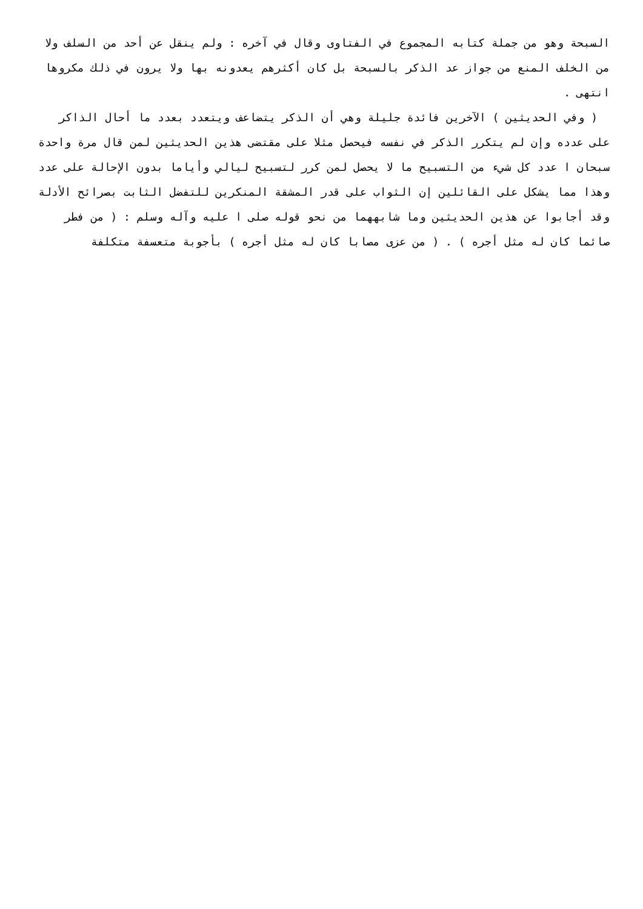السبحة وهو من جملة كتابه المجموع في الفتاوى وقال في آخره : ولم ينقل عن أحد من السلف ولا من الخلف المنع من جواز عد الذكر بالسبحة بل كان أكثرهم يعدونه بها ولا يرون في ذلك مكروها انتهى .
( وفي الحديثين ) الآخرين فائدة جليلة وهي أن الذكر يتضاعف ويتعدد بعدد ما أحال الذاكر على عدده وإن لم يتكرر الذكر في نفسه فيحصل مثلا على مقتضى هذين الحديثين لمن قال مرة واحدة سبحان ا عدد كل شيء من التسبيح ما لا يحصل لمن كرر لتسبيح ليالي وأياما بدون الإحالة على عدد وهذا مما يشكل على القائلين إن الثواب على قدر المشقة المنكرين للتفضل الثابت بصرائح الأدلة وقد أجابوا عن هذين الحديثين وما شابههما من نحو قوله صلى ا عليه وآله وسلم : ( من فطر صائما كان له مثل أجره ) . ( من عزى مصابا كان له مثل أجره ) بأجوبة متعسفة متكلفة